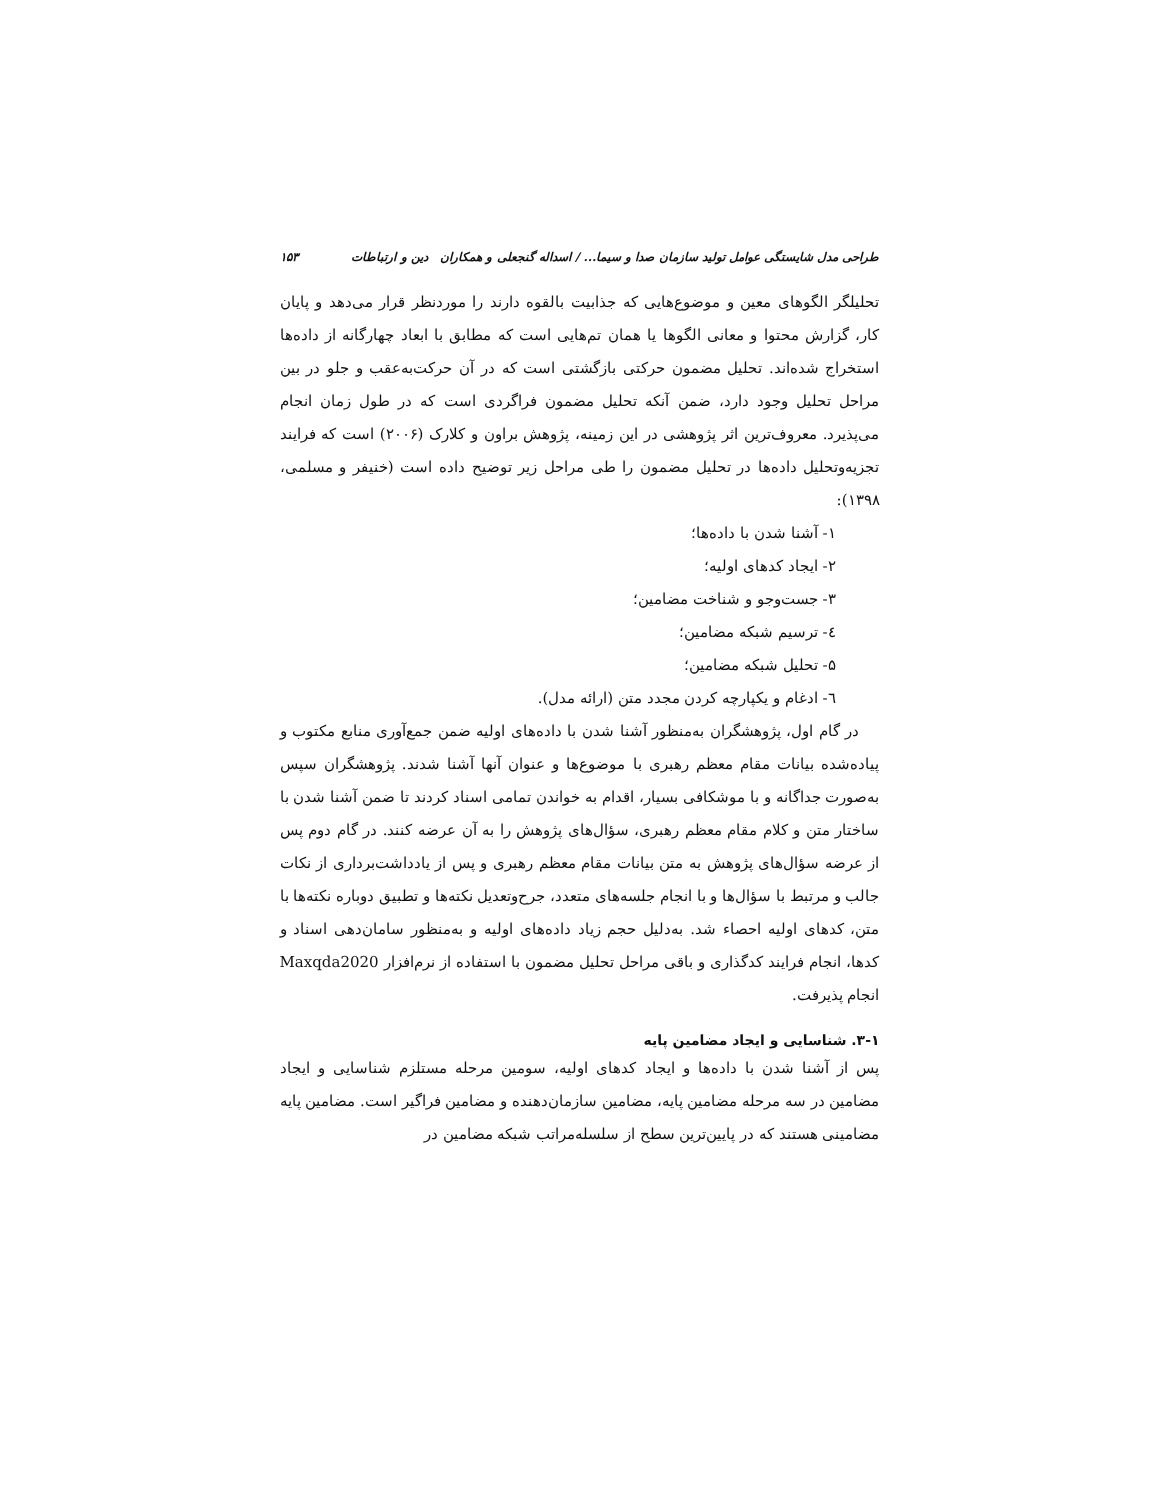طراحی مدل شایستگی عوامل تولید سازمان صدا و سیما... / اسداله گنجعلی و همکاران دین و ارتباطات ۱۵۳
تحلیلگر الگوهای معین و موضوع‌هایی که جذابیت بالقوه دارند را موردنظر قرار می‌دهد و پایان کار، گزارش محتوا و معانی الگوها یا همان تم‌هایی است که مطابق با ابعاد چهارگانه از داده‌ها استخراج شده‌اند. تحلیل مضمون حرکتی بازگشتی است که در آن حرکت‌به‌عقب و جلو در بین مراحل تحلیل وجود دارد، ضمن آنکه تحلیل مضمون فراگردی است که در طول زمان انجام می‌پذیرد. معروف‌ترین اثر پژوهشی در این زمینه، پژوهش براون و کلارک (۲۰۰۶) است که فرایند تجزیه‌وتحلیل داده‌ها در تحلیل مضمون را طی مراحل زیر توضیح داده است (خنیفر و مسلمی، ۱۳۹۸):
۱- آشنا شدن با داده‌ها؛
۲- ایجاد کدهای اولیه؛
۳- جست‌وجو و شناخت مضامین؛
٤- ترسیم شبکه مضامین؛
۵- تحلیل شبکه مضامین؛
٦- ادغام و یکپارچه کردن مجدد متن (ارائه مدل).
در گام اول، پژوهشگران به‌منظور آشنا شدن با داده‌های اولیه ضمن جمع‌آوری منابع مکتوب و پیاده‌شده بیانات مقام معظم رهبری با موضوع‌ها و عنوان آنها آشنا شدند. پژوهشگران سپس به‌صورت جداگانه و با موشکافی بسیار، اقدام به خواندن تمامی اسناد کردند تا ضمن آشنا شدن با ساختار متن و کلام مقام معظم رهبری، سؤال‌های پژوهش را به آن عرضه کنند. در گام دوم پس از عرضه سؤال‌های پژوهش به متن بیانات مقام معظم رهبری و پس از یادداشت‌برداری از نکات جالب و مرتبط با سؤال‌ها و با انجام جلسه‌های متعدد، جرح‌وتعدیل نکته‌ها و تطبیق دوباره نکته‌ها با متن، کدهای اولیه احصاء شد. به‌دلیل حجم زیاد داده‌های اولیه و به‌منظور سامان‌دهی اسناد و کدها، انجام فرایند کدگذاری و باقی مراحل تحلیل مضمون با استفاده از نرم‌افزار Maxqda2020 انجام پذیرفت.
۳-۱. شناسایی و ایجاد مضامین پایه
پس از آشنا شدن با داده‌ها و ایجاد کدهای اولیه، سومین مرحله مستلزم شناسایی و ایجاد مضامین در سه مرحله مضامین پایه، مضامین سازمان‌دهنده و مضامین فراگیر است. مضامین پایه مضامینی هستند که در پایین‌ترین سطح از سلسله‌مراتب شبکه مضامین در